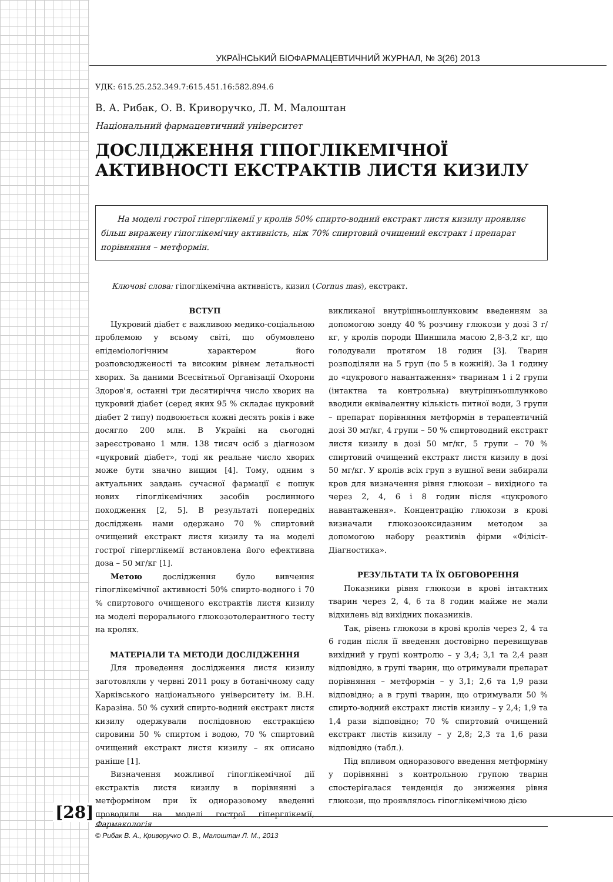УКРАЇНСЬКИЙ БІОФАРМАЦЕВТИЧНИЙ ЖУРНАЛ, № 3(26) 2013
УДК: 615.25.252.349.7:615.451.16:582.894.6
В. А. Рибак, О. В. Криворучко, Л. М. Малоштан
Національний фармацевтичний університет
ДОСЛІДЖЕННЯ ГІПОГЛІКЕМІЧНОЇ АКТИВНОСТІ ЕКСТРАКТІВ ЛИСТЯ КИЗИЛУ
На моделі гострої гіперглікемії у кролів 50% спирто-водний екстракт листя кизилу проявляє більш виражену гіпоглікемічну активність, ніж 70% спиртовий очищений екстракт і препарат порівняння – метформін.
Ключові слова: гіпоглікемічна активність, кизил (Cornus mas), екстракт.
ВСТУП
Цукровий діабет є важливою медико-соціальною проблемою у всьому світі, що обумовлено епідеміологічним характером його розповсюдженості та високим рівнем летальності хворих. За даними Всесвітньої Організації Охорони Здоров'я, останні три десятиріччя число хворих на цукровий діабет (серед яких 95 % складає цукровий діабет 2 типу) подвоюється кожні десять років і вже досягло 200 млн. В Україні на сьогодні зареєстровано 1 млн. 138 тисяч осіб з діагнозом «цукровий діабет», тоді як реальне число хворих може бути значно вищим [4]. Тому, одним з актуальних завдань сучасної фармації є пошук нових гіпоглікемічних засобів рослинного походження [2, 5]. В результаті попередніх досліджень нами одержано 70 % спиртовий очищений екстракт листя кизилу та на моделі гострої гіперглікемії встановлена його ефективна доза – 50 мг/кг [1].
Метою дослідження було вивчення гіпоглікемічної активності 50% спирто-водного і 70 % спиртового очищеного екстрактів листя кизилу на моделі перорального глюкозотолерантного тесту на кролях.
МАТЕРІАЛИ ТА МЕТОДИ ДОСЛІДЖЕННЯ
Для проведення дослідження листя кизилу заготовляли у червні 2011 року в ботанічному саду Харківського національного університету ім. В.Н. Каразіна. 50 % сухий спирто-водний екстракт листя кизилу одержували послідовною екстракцією сировини 50 % спиртом і водою, 70 % спиртовий очищений екстракт листя кизилу – як описано раніше [1].
Визначення можливої гіпоглікемічної дії екстрактів листя кизилу в порівнянні з метформіном при їх одноразовому введенні проводили на моделі гострої гіперглікемії, викликаної внутрішньошлунковим введенням за допомогою зонду 40 % розчину глюкози у дозі 3 г/кг, у кролів породи Шиншила масою 2,8-3,2 кг, що голодували протягом 18 годин [3]. Тварин розподіляли на 5 груп (по 5 в кожній). За 1 годину до «цукрового навантаження» тваринам 1 і 2 групи (інтактна та контрольна) внутрішньошлунково вводили еквівалентну кількість питної води, 3 групи – препарат порівняння метформін в терапевтичній дозі 30 мг/кг, 4 групи – 50 % спиртоводний екстракт листя кизилу в дозі 50 мг/кг, 5 групи – 70 % спиртовий очищений екстракт листя кизилу в дозі 50 мг/кг. У кролів всіх груп з вушної вени забирали кров для визначення рівня глюкози – вихідного та через 2, 4, 6 і 8 годин після «цукрового навантаження». Концентрацію глюкози в крові визначали глюкозооксидазним методом за допомогою набору реактивів фірми «Філісіт-Діагностика».
РЕЗУЛЬТАТИ ТА ЇХ ОБГОВОРЕННЯ
Показники рівня глюкози в крові інтактних тварин через 2, 4, 6 та 8 годин майже не мали відхилень від вихідних показників.
Так, рівень глюкози в крові кролів через 2, 4 та 6 годин після її введення достовірно перевищував вихідний у групі контролю – у 3,4; 3,1 та 2,4 рази відповідно, в групі тварин, що отримували препарат порівняння – метформін – у 3,1; 2,6 та 1,9 рази відповідно; а в групі тварин, що отримували 50 % спирто-водний екстракт листів кизилу – у 2,4; 1,9 та 1,4 рази відповідно; 70 % спиртовий очищений екстракт листів кизилу – у 2,8; 2,3 та 1,6 рази відповідно (табл.).
Під впливом одноразового введення метформіну у порівнянні з контрольною групою тварин спостерігалася тенденція до зниження рівня глюкози, що проявлялось гіпоглікемічною дією
© Рибак В. А., Криворучко О. В., Малоштан Л. М., 2013
[28]
Фармакологія